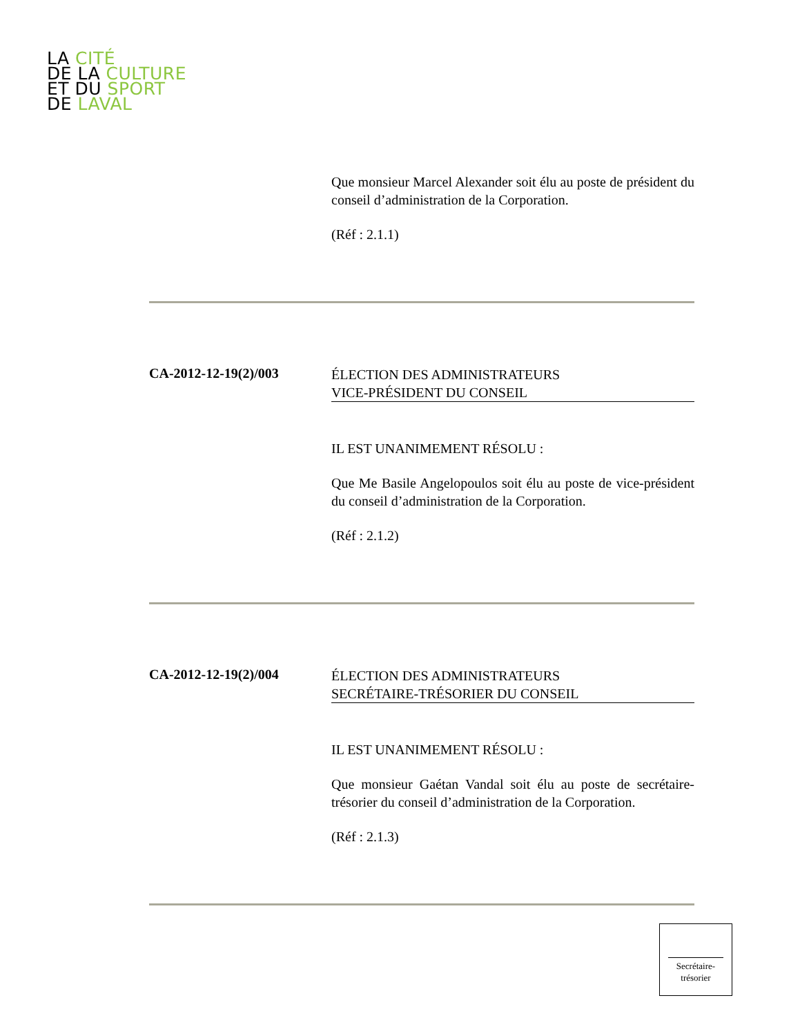LA CITÉ
DE LA CULTURE
ET DU SPORT
DE LAVAL
Que monsieur Marcel Alexander soit élu au poste de président du conseil d’administration de la Corporation.
(Réf : 2.1.1)
CA-2012-12-19(2)/003
ÉLECTION DES ADMINISTRATEURS
VICE-PRÉSIDENT DU CONSEIL
IL EST UNANIMEMENT RÉSOLU :
Que Me Basile Angelopoulos soit élu au poste de vice-président du conseil d’administration de la Corporation.
(Réf : 2.1.2)
CA-2012-12-19(2)/004
ÉLECTION DES ADMINISTRATEURS
SECRÉTAIRE-TRÉSORIER DU CONSEIL
IL EST UNANIMEMENT RÉSOLU :
Que monsieur Gaétan Vandal soit élu au poste de secrétaire-trésorier du conseil d’administration de la Corporation.
(Réf : 2.1.3)
Secrétaire-
trésorier